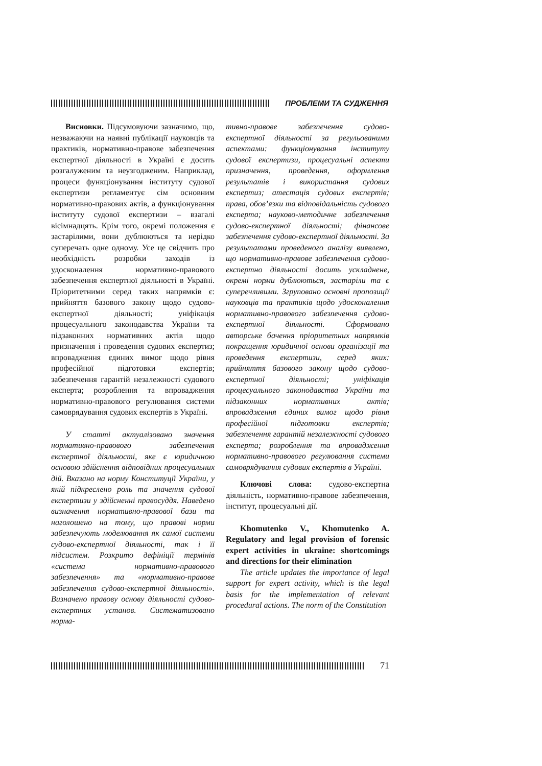ПРОБЛЕМИ ТА СУДЖЕННЯ
Висновки. Підсумовуючи зазначимо, що, незважаючи на наявні публікації науковців та практиків, нормативно-правове забезпечення експертної діяльності в Україні є досить розгалуженим та неузгодженим. Наприклад, процеси функціонування інституту судової експертизи регламентує сім основним нормативно-правових актів, а функціонування інституту судової експертизи – взагалі вісімнадцять. Крім того, окремі положення є застарілими, вони дублюються та нерідко суперечать одне одному. Усе це свідчить про необхідність розробки заходів із удосконалення нормативно-правового забезпечення експертної діяльності в Україні. Пріоритетними серед таких напрямків є: прийняття базового закону щодо судово-експертної діяльності; уніфікація процесуального законодавства України та підзаконних нормативних актів щодо призначення і проведення судових експертиз; впровадження єдиних вимог щодо рівня професійної підготовки експертів; забезпечення гарантій незалежності судового експерта; розроблення та впровадження нормативно-правового регулювання системи самоврядування судових експертів в Україні.
У статті актуалізовано значення нормативно-правового забезпечення експертної діяльності, яке є юридичною основою здійснення відповідних процесуальних дій. Вказано на норму Конституції України, у якій підкреслено роль та значення судової експертизи у здійсненні правосуддя. Наведено визначення нормативно-правової бази та наголошено на тому, що правові норми забезпечують моделювання як самої системи судово-експертної діяльності, так і її підсистем. Розкрито дефініції термінів «система нормативно-правового забезпечення» та «нормативно-правове забезпечення судово-експертної діяльності». Визначено правову основу діяльності судово-експертних установ. Систематизовано норма-
тивно-правове забезпечення судово-експертної діяльності за регульованими аспектами: функціонування інституту судової експертизи, процесуальні аспекти призначення, проведення, оформлення результатів і використання судових експертиз; атестація судових експертів; права, обов’язки та відповідальність судового експерта; науково-методичне забезпечення судово-експертної діяльності; фінансове забезпечення судово-експертної діяльності. За результатами проведеного аналізу виявлено, що нормативно-правове забезпечення судово-експертно діяльності досить ускладнене, окремі норми дублюються, застаріли та є суперечливими. Згруповано основні пропозиції науковців та практиків щодо удосконалення нормативно-правового забезпечення судово-експертної діяльності. Сформовано авторське бачення пріоритетних напрямків покращення юридичної основи організації та проведення експертизи, серед яких: прийняття базового закону щодо судово-експертної діяльності; уніфікація процесуального законодавства України та підзаконних нормативних актів; впровадження єдиних вимог щодо рівня професійної підготовки експертів; забезпечення гарантій незалежності судового експерта; розроблення та впровадження нормативно-правового регулювання системи самоврядування судових експертів в Україні.
Ключові слова: судово-експертна діяльність, нормативно-правове забезпечення, інститут, процесуальні дії.
Khomutenko V., Khomutenko A. Regulatory and legal provision of forensic expert activities in ukraine: shortcomings and directions for their elimination
The article updates the importance of legal support for expert activity, which is the legal basis for the implementation of relevant procedural actions. The norm of the Constitution
71